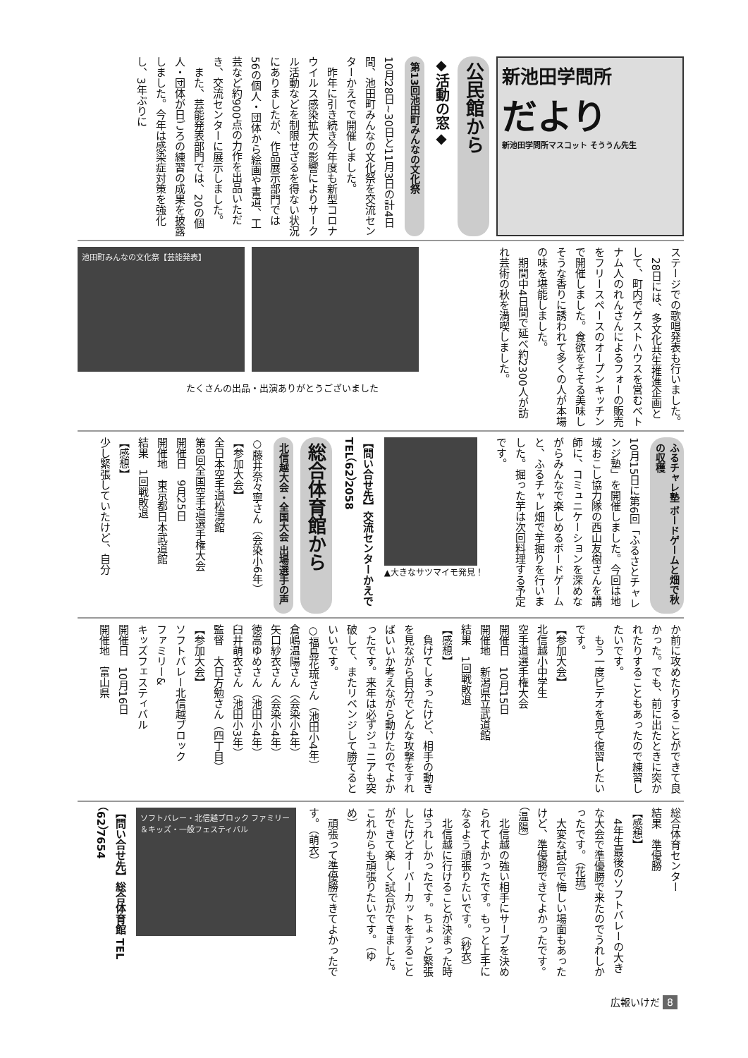新池田学問所
だより
新池田学問所マスコット そううん先生
公民館から
◆活動の窓◆
第13回池田町みんなの文化祭
10月28日~30日と11月3日の計4日間、池田町みんなの文化祭を交流センターかえでで開催しました。
　昨年に引き続き今年度も新型コロナウイルス感染拡大の影響によりサークル活動などを制限せざるを得ない状況にありましたが、作品展示部門では56の個人・団体から絵画や書道、工芸など約900点の力作を出品いただき、交流センターに展示しました。
　また、芸能発表部門では、20の個人・団体が日ごろの練習の成果を披露しました。今年は感染症対策を強化し、3年ぶりに
ステージでの歌唱発表も行いました。
　28日には、多文化共生推進企画として、町内でゲストハウスを営むベトナム人のれんさんによるフォーの販売をフリースペースのオープンキッチンで開催しました。食欲をそそる美味しそうな香りに誘われて多くの人が本場の味を堪能しました。
　期間中4日間で延べ約2300人が訪れ芸術の秋を満喫しました。
池田町みんなの文化祭【芸能発表】
たくさんの出品・出演ありがとうございました
ふるチャレ塾 ボードゲームと畑で秋の収穫
10月15日に第6回「ふるさとチャレンジ塾」を開催しました。今回は地域おこし協力隊の西山友樹さんを講師に、コミュニケーションを深めながらみんなで楽しめるボードゲームと、ふるチャレ畑で芋掘りを行いました。掘った芋は次回料理する予定です。
▲大きなサツマイモ発見！
【問い合せ先】交流センターかえで TEL（62）2058
総合体育館から
北信越大会・全国大会 出場選手の声
○藤井奈々寧さん（会染小6年）
【参加大会】
全日本空手道松濤館
第8回全国空手道選手権大会
開催日　9月25日
開催地　東京都日本武道館
結果　1回戦敗退
【感想】
少し緊張していたけど、自分
か前に攻めたりすることができて良かった。でも、前に出たときに突かれたりすることもあったので練習したいです。
　もう一度ビデオを見て復習したいです。
【参加大会】
北信越小中学生
空手道選手権大会
開催日　10月15日
開催地　新潟県立武道館
結果　1回戦敗退
【感想】
　負けてしまったけど、相手の動きを見ながら自分でどんな攻撃をすればいいか考えながら動けたのでよかったです。来年は必ずジュニアも突破して、またリベンジして勝てるといいです。
○福島花琉さん（池田小4年）
倉嶋温陽さん（会染小4年）
矢口紗衣さん（会染小4年）
徳嵩ゆめさん（池田小4年）
臼井萌衣さん（池田小3年）
監督　大日方勉さん（四丁目）
【参加大会】
ソフトバレー北信越ブロック
ファミリー&
キッズフェスティバル
開催日　10月16日
開催地　富山県
総合体育センター
結果　準優勝
【感想】
　4年生最後のソフトバレーの大きな大会で準優勝で来たのでうれしかったです。（花琉）
　大変な試合で悔しい場面もあったけど、準優勝できてよかったです。（温陽）
　北信越の強い相手にサーブを決められてよかったです。もっと上手になるよう頑張りたいです。（紗衣）
　北信越に行けることが決まった時はうれしかったです。ちょっと緊張したけどオーバーカットをすることができて楽しく試合ができました。これからも頑張りたいです。（ゆめ）
　頑張って準優勝できてよかったです。（萌衣）
ソフトバレー・北信越ブロック ファミリー＆キッズ・一般フェスティバル
【問い合せ先】総合体育館 TEL（62）7654
広報いけだ 8